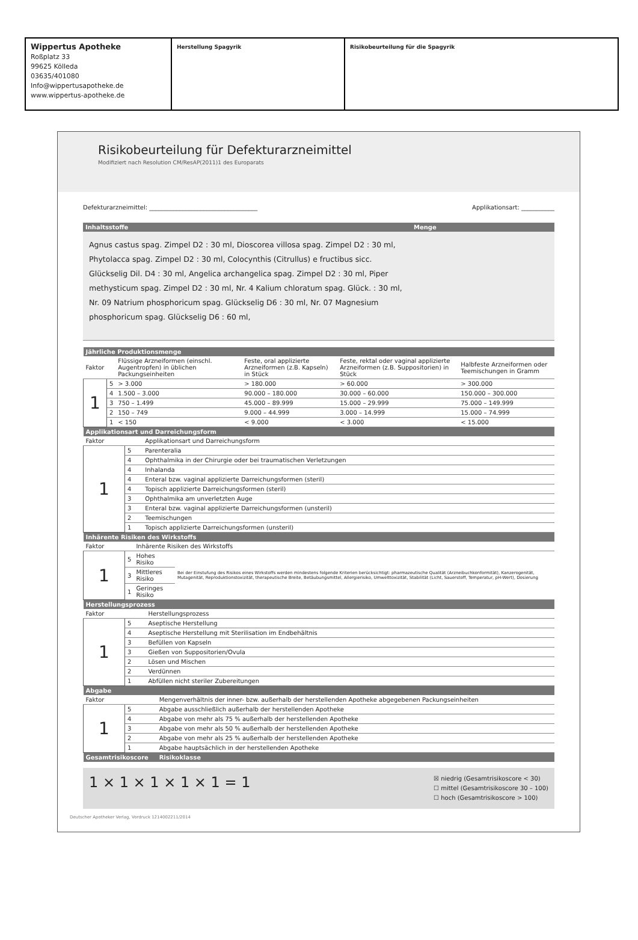Wippertus Apotheke
Roßplatz 33
99625 Kölleda
03635/401080
Info@wippertusapotheke.de
www.wippertus-apotheke.de
Herstellung Spagyrik Risikobeurteilung für die Spagyrik
Risikobeurteilung für Defekturarzneimittel
Modifiziert nach Resolution CM/ResAP(2011)1 des Europarats
Defekturarzneimittel: ____________________________________ Applikationsart: ___________
| Inhaltsstoffe | Menge |
| --- | --- |
| Agnus castus spag. Zimpel D2 : 30 ml, Dioscorea villosa spag. Zimpel D2 : 30 ml, Phytolacca spag. Zimpel D2 : 30 ml, Colocynthis (Citrullus) e fructibus sicc. Glückselig Dil. D4 : 30 ml, Angelica archangelica spag. Zimpel D2 : 30 ml, Piper methysticum spag. Zimpel D2 : 30 ml, Nr. 4 Kalium chloratum spag. Glück. : 30 ml, Nr. 09 Natrium phosphoricum spag. Glückselig D6 : 30 ml, Nr. 07 Magnesium phosphoricum spag. Glückselig D6 : 60 ml, | |
| Jährliche Produktionsmenge | | | | | |
| --- | --- | --- | --- | --- | --- |
| Faktor | | Flüssige Arzneiformen (einschl. Augentropfen) in üblichen Packungseinheiten | Feste, oral applizierte Arzneiformen (z.B. Kapseln) in Stück | Feste, rektal oder vaginal applizierte Arzneiformen (z.B. Suppositorien) in Stück | Halbfeste Arzneiformen oder Teemischungen in Gramm |
| 1 | 5 | > 3.000 | > 180.000 | > 60.000 | > 300.000 |
| | 4 | 1.500 – 3.000 | 90.000 – 180.000 | 30.000 – 60.000 | 150.000 – 300.000 |
| | 3 | 750 – 1.499 | 45.000 – 89.999 | 15.000 – 29.999 | 75.000 – 149.999 |
| | 2 | 150 – 749 | 9.000 – 44.999 | 3.000 – 14.999 | 15.000 – 74.999 |
| | 1 | < 150 | < 9.000 | < 3.000 | < 15.000 |
| Applikationsart und Darreichungsform | | |
| --- | --- | --- |
| Faktor | | Applikationsart und Darreichungsform |
| 1 | 5 | Parenteralia |
| | 4 | Ophthalmika in der Chirurgie oder bei traumatischen Verletzungen |
| | 4 | Inhalanda |
| | 4 | Enteral bzw. vaginal applizierte Darreichungsformen (steril) |
| | 4 | Topisch applizierte Darreichungsformen (steril) |
| | 3 | Ophthalmika am unverletzten Auge |
| | 3 | Enteral bzw. vaginal applizierte Darreichungsformen (unsteril) |
| | 2 | Teemischungen |
| | 1 | Topisch applizierte Darreichungsformen (unsteril) |
| Inhärente Risiken des Wirkstoffs | | | |
| --- | --- | --- | --- |
| Faktor | | Inhärente Risiken des Wirkstoffs | |
| 1 | 5 | Hohes Risiko | Bei der Einstufung des Risikos eines Wirkstoffs werden mindestens folgende Kriterien berücksichtigt: pharmazeutische Qualität (Arzneibuchkonformität), Kanzerogenität, Mutagenität, Reproduktionstoxizität, therapeutische Breite, Betäubungsmittel, Allergierisiko, Umwelttoxizität, Stabilität (Licht, Sauerstoff, Temperatur, pH-Wert), Dosierung |
| | 3 | Mittleres Risiko | |
| | 1 | Geringes Risiko | |
| Herstellungsprozess | | |
| --- | --- | --- |
| Faktor | | Herstellungsprozess |
| 1 | 5 | Aseptische Herstellung |
| | 4 | Aseptische Herstellung mit Sterilisation im Endbehältnis |
| | 3 | Befüllen von Kapseln |
| | 3 | Gießen von Suppositorien/Ovula |
| | 2 | Lösen und Mischen |
| | 2 | Verdünnen |
| | 1 | Abfüllen nicht steriler Zubereitungen |
| Abgabe | | |
| --- | --- | --- |
| Faktor | | Mengenverhältnis der inner- bzw. außerhalb der herstellenden Apotheke abgegebenen Packungseinheiten |
| 1 | 5 | Abgabe ausschließlich außerhalb der herstellenden Apotheke |
| | 4 | Abgabe von mehr als 75 % außerhalb der herstellenden Apotheke |
| | 3 | Abgabe von mehr als 50 % außerhalb der herstellenden Apotheke |
| | 2 | Abgabe von mehr als 25 % außerhalb der herstellenden Apotheke |
| | 1 | Abgabe hauptsächlich in der herstellenden Apotheke |
| Gesamtrisikoscore | | Risikoklasse |
1 × 1 × 1 × 1 × 1 = 1 ☒ niedrig (Gesamtrisikoscore < 30)
☐ mittel (Gesamtrisikoscore 30 – 100)
☐ hoch (Gesamtrisikoscore > 100)
Deutscher Apotheker Verlag, Vordruck 1214002211/2014